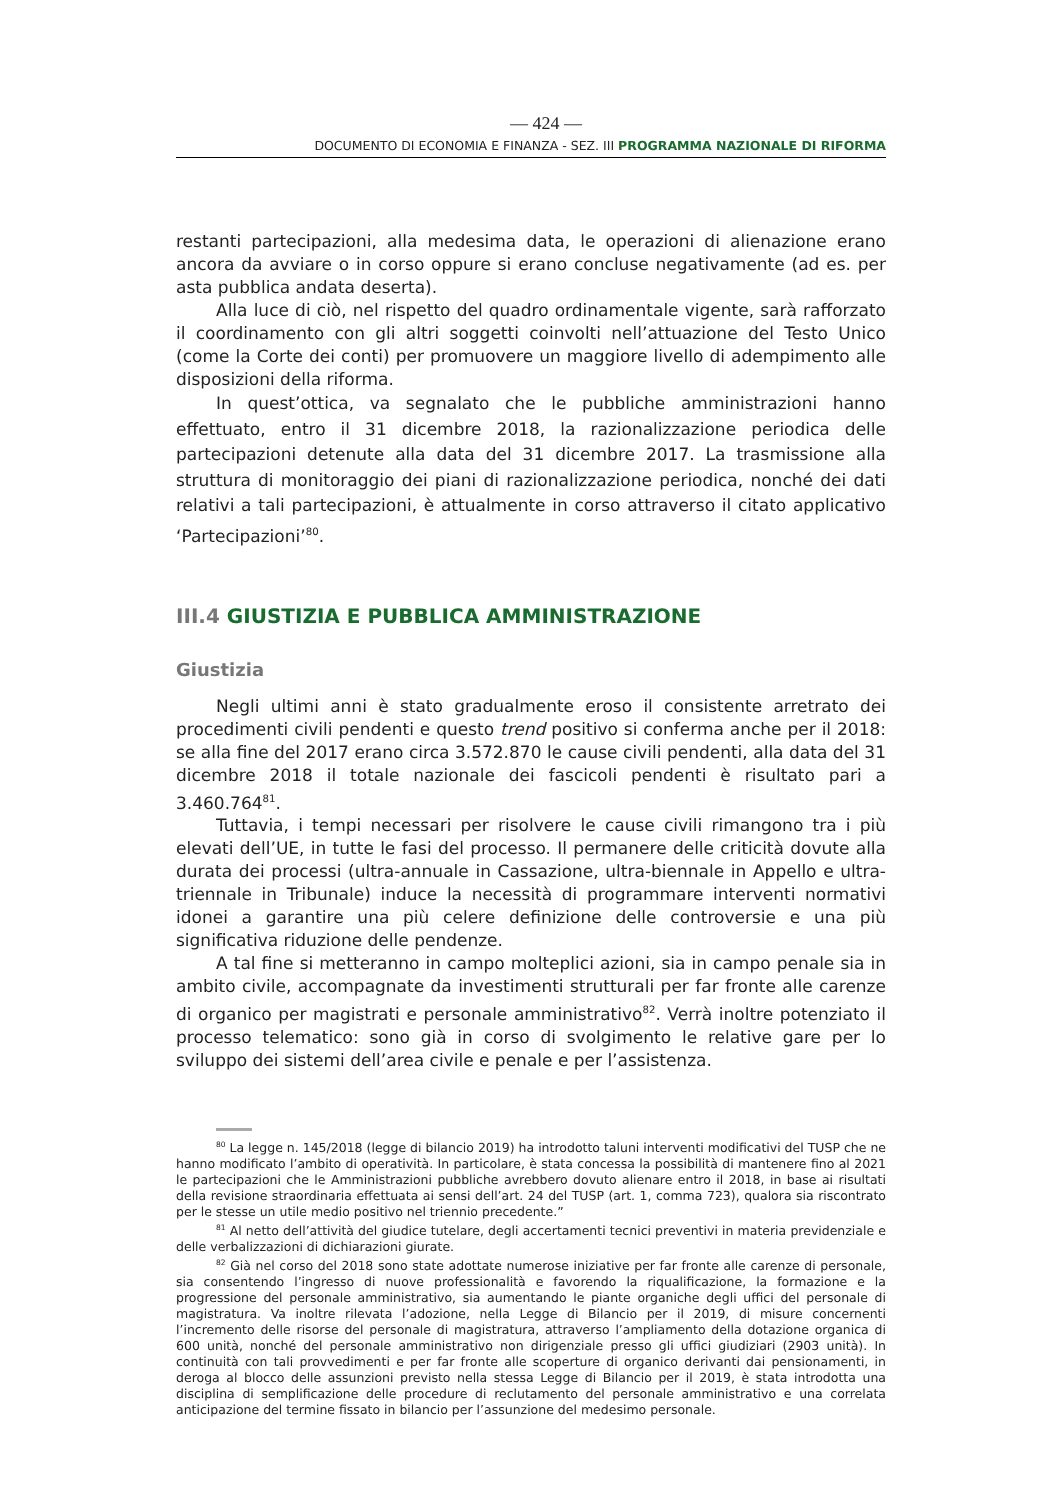— 424 —
DOCUMENTO DI ECONOMIA E FINANZA - SEZ. III PROGRAMMA NAZIONALE DI RIFORMA
restanti partecipazioni, alla medesima data, le operazioni di alienazione erano ancora da avviare o in corso oppure si erano concluse negativamente (ad es. per asta pubblica andata deserta).
Alla luce di ciò, nel rispetto del quadro ordinamentale vigente, sarà rafforzato il coordinamento con gli altri soggetti coinvolti nell’attuazione del Testo Unico (come la Corte dei conti) per promuovere un maggiore livello di adempimento alle disposizioni della riforma.
In quest’ottica, va segnalato che le pubbliche amministrazioni hanno effettuato, entro il 31 dicembre 2018, la razionalizzazione periodica delle partecipazioni detenute alla data del 31 dicembre 2017. La trasmissione alla struttura di monitoraggio dei piani di razionalizzazione periodica, nonché dei dati relativi a tali partecipazioni, è attualmente in corso attraverso il citato applicativo ‘Partecipazioni’<sup>80</sup>.
III.4 GIUSTIZIA E PUBBLICA AMMINISTRAZIONE
Giustizia
Negli ultimi anni è stato gradualmente eroso il consistente arretrato dei procedimenti civili pendenti e questo trend positivo si conferma anche per il 2018: se alla fine del 2017 erano circa 3.572.870 le cause civili pendenti, alla data del 31 dicembre 2018 il totale nazionale dei fascicoli pendenti è risultato pari a 3.460.764<sup>81</sup>.
Tuttavia, i tempi necessari per risolvere le cause civili rimangono tra i più elevati dell’UE, in tutte le fasi del processo. Il permanere delle criticità dovute alla durata dei processi (ultra-annuale in Cassazione, ultra-biennale in Appello e ultra-triennale in Tribunale) induce la necessità di programmare interventi normativi idonei a garantire una più celere definizione delle controversie e una più significativa riduzione delle pendenze.
A tal fine si metteranno in campo molteplici azioni, sia in campo penale sia in ambito civile, accompagnate da investimenti strutturali per far fronte alle carenze di organico per magistrati e personale amministrativo<sup>82</sup>. Verrà inoltre potenziato il processo telematico: sono già in corso di svolgimento le relative gare per lo sviluppo dei sistemi dell’area civile e penale e per l’assistenza.
<sup>80</sup> La legge n. 145/2018 (legge di bilancio 2019) ha introdotto taluni interventi modificativi del TUSP che ne hanno modificato l’ambito di operatività. In particolare, è stata concessa la possibilità di mantenere fino al 2021 le partecipazioni che le Amministrazioni pubbliche avrebbero dovuto alienare entro il 2018, in base ai risultati della revisione straordinaria effettuata ai sensi dell’art. 24 del TUSP (art. 1, comma 723), qualora sia riscontrato per le stesse un utile medio positivo nel triennio precedente.”
<sup>81</sup> Al netto dell’attività del giudice tutelare, degli accertamenti tecnici preventivi in materia previdenziale e delle verbalizzazioni di dichiarazioni giurate.
<sup>82</sup> Già nel corso del 2018 sono state adottate numerose iniziative per far fronte alle carenze di personale, sia consentendo l’ingresso di nuove professionalità e favorendo la riqualificazione, la formazione e la progressione del personale amministrativo, sia aumentando le piante organiche degli uffici del personale di magistratura. Va inoltre rilevata l’adozione, nella Legge di Bilancio per il 2019, di misure concernenti l’incremento delle risorse del personale di magistratura, attraverso l’ampliamento della dotazione organica di 600 unità, nonché del personale amministrativo non dirigenziale presso gli uffici giudiziari (2903 unità). In continuità con tali provvedimenti e per far fronte alle scoperture di organico derivanti dai pensionamenti, in deroga al blocco delle assunzioni previsto nella stessa Legge di Bilancio per il 2019, è stata introdotta una disciplina di semplificazione delle procedure di reclutamento del personale amministrativo e una correlata anticipazione del termine fissato in bilancio per l’assunzione del medesimo personale.